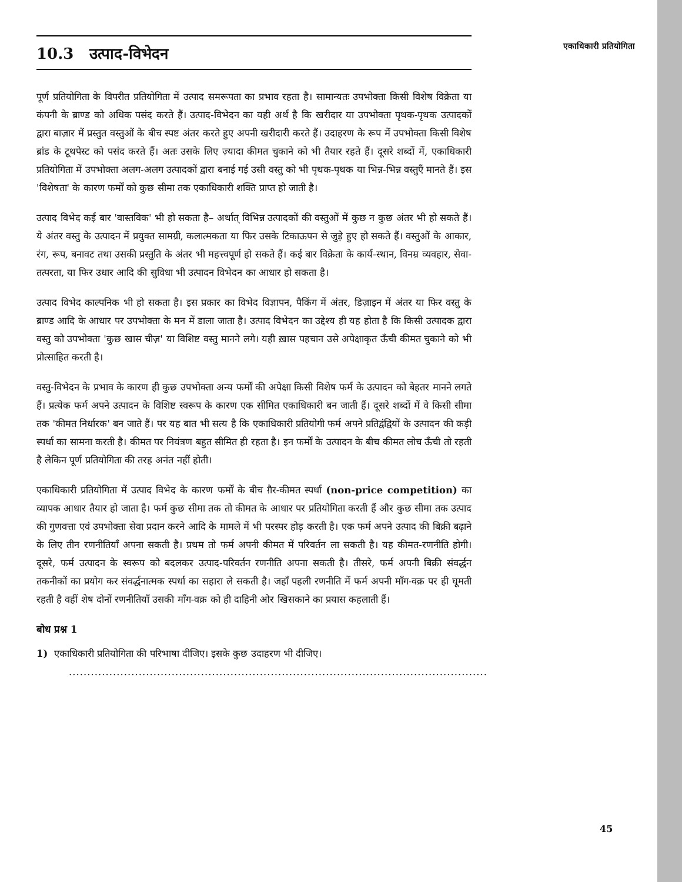10.3 उत्पाद-विभेदन
एकाधिकारी प्रतियोगिता
पूर्ण प्रतियोगिता के विपरीत प्रतियोगिता में उत्पाद समरूपता का प्रभाव रहता है। सामान्यतः उपभोक्ता किसी विशेष विक्रेता या कंपनी के ब्राण्ड को अधिक पसंद करते हैं। उत्पाद-विभेदन का यही अर्थ है कि खरीदार या उपभोक्ता पृथक-पृथक उत्पादकों द्वारा बाज़ार में प्रस्तुत वस्तुओं के बीच स्पष्ट अंतर करते हुए अपनी खरीदारी करते हैं। उदाहरण के रूप में उपभोक्ता किसी विशेष ब्रांड के टूथपेस्ट को पसंद करते हैं। अतः उसके लिए ज़्यादा कीमत चुकाने को भी तैयार रहते हैं। दूसरे शब्दों में, एकाधिकारी प्रतियोगिता में उपभोक्ता अलग-अलग उत्पादकों द्वारा बनाई गई उसी वस्तु को भी पृथक-पृथक या भिन्न-भिन्न वस्तुएँ मानते हैं। इस 'विशेषता' के कारण फर्मों को कुछ सीमा तक एकाधिकारी शक्ति प्राप्त हो जाती है।
उत्पाद विभेद कई बार 'वास्तविक' भी हो सकता है– अर्थात् विभिन्न उत्पादकों की वस्तुओं में कुछ न कुछ अंतर भी हो सकते हैं। ये अंतर वस्तु के उत्पादन में प्रयुक्त सामग्री, कलात्मकता या फिर उसके टिकाऊपन से जुड़े हुए हो सकते हैं। वस्तुओं के आकार, रंग, रूप, बनावट तथा उसकी प्रस्तुति के अंतर भी महत्त्वपूर्ण हो सकते हैं। कई बार विक्रेता के कार्य-स्थान, विनम्र व्यवहार, सेवा-तत्परता, या फिर उधार आदि की सुविधा भी उत्पादन विभेदन का आधार हो सकता है।
उत्पाद विभेद काल्पनिक भी हो सकता है। इस प्रकार का विभेद विज्ञापन, पैकिंग में अंतर, डिज़ाइन में अंतर या फिर वस्तु के ब्राण्ड आदि के आधार पर उपभोक्ता के मन में डाला जाता है। उत्पाद विभेदन का उद्देश्य ही यह होता है कि किसी उत्पादक द्वारा वस्तु को उपभोक्ता 'कुछ खास चीज़' या विशिष्ट वस्तु मानने लगे। यही ख़ास पहचान उसे अपेक्षाकृत ऊँची कीमत चुकाने को भी प्रोत्साहित करती है।
वस्तु-विभेदन के प्रभाव के कारण ही कुछ उपभोक्ता अन्य फर्मों की अपेक्षा किसी विशेष फर्म के उत्पादन को बेहतर मानने लगते हैं। प्रत्येक फर्म अपने उत्पादन के विशिष्ट स्वरूप के कारण एक सीमित एकाधिकारी बन जाती हैं। दूसरे शब्दों में वे किसी सीमा तक 'कीमत निर्धारक' बन जाते हैं। पर यह बात भी सत्य है कि एकाधिकारी प्रतियोगी फर्म अपने प्रतिद्वंद्वियों के उत्पादन की कड़ी स्पर्धा का सामना करती है। कीमत पर नियंत्रण बहुत सीमित ही रहता है। इन फर्मों के उत्पादन के बीच कीमत लोच ऊँची तो रहती है लेकिन पूर्ण प्रतियोगिता की तरह अनंत नहीं होती।
एकाधिकारी प्रतियोगिता में उत्पाद विभेद के कारण फर्मों के बीच ग़ैर-कीमत स्पर्धा (non-price competition) का व्यापक आधार तैयार हो जाता है। फर्म कुछ सीमा तक तो कीमत के आधार पर प्रतियोगिता करती हैं और कुछ सीमा तक उत्पाद की गुणवत्ता एवं उपभोक्ता सेवा प्रदान करने आदि के मामले में भी परस्पर होड़ करती है। एक फर्म अपने उत्पाद की बिक्री बढ़ाने के लिए तीन रणनीतियाँ अपना सकती है। प्रथम तो फर्म अपनी कीमत में परिवर्तन ला सकती है। यह कीमत-रणनीति होगी। दूसरे, फर्म उत्पादन के स्वरूप को बदलकर उत्पाद-परिवर्तन रणनीति अपना सकती है। तीसरे, फर्म अपनी बिक्री संवर्द्धन तकनीकों का प्रयोग कर संवर्द्धनात्मक स्पर्धा का सहारा ले सकती है। जहाँ पहली रणनीति में फर्म अपनी माँग-वक्र पर ही घूमती रहती है वहीं शेष दोनों रणनीतियाँ उसकी माँग-वक्र को ही दाहिनी ओर खिसकाने का प्रयास कहलाती हैं।
बोध प्रश्न 1
1) एकाधिकारी प्रतियोगिता की परिभाषा दीजिए। इसके कुछ उदाहरण भी दीजिए।
..................................................................................................................
45